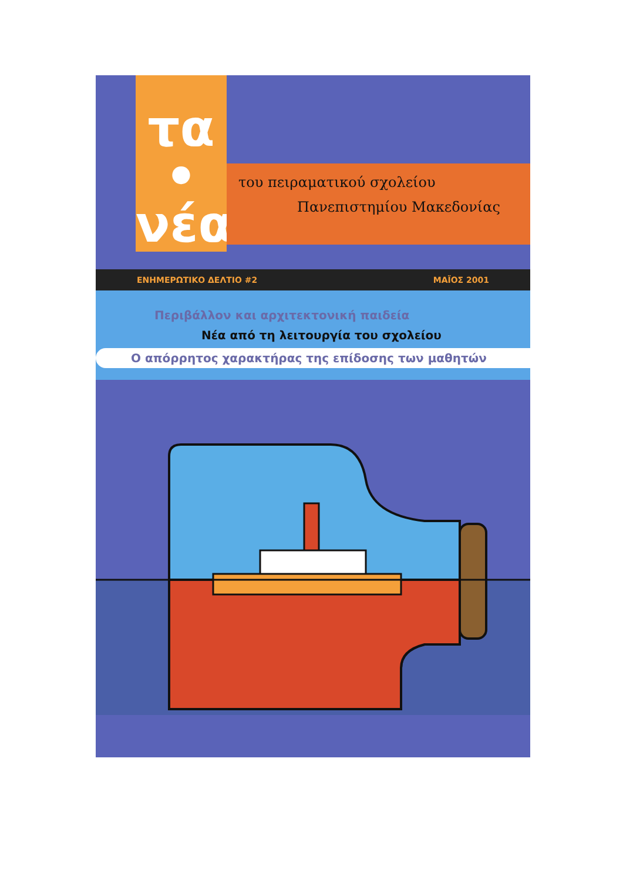τα
•
νέα
του πειραματικού σχολείου
Πανεπιστημίου Μακεδονίας
ΕΝΗΜΕΡΩΤΙΚΟ ΔΕΛΤΙΟ #2 ΜΑΪΟΣ 2001
Περιβάλλον και αρχιτεκτονική παιδεία
Νέα από τη λειτουργία του σχολείου
Ο απόρρητος χαρακτήρας της επίδοσης των μαθητών